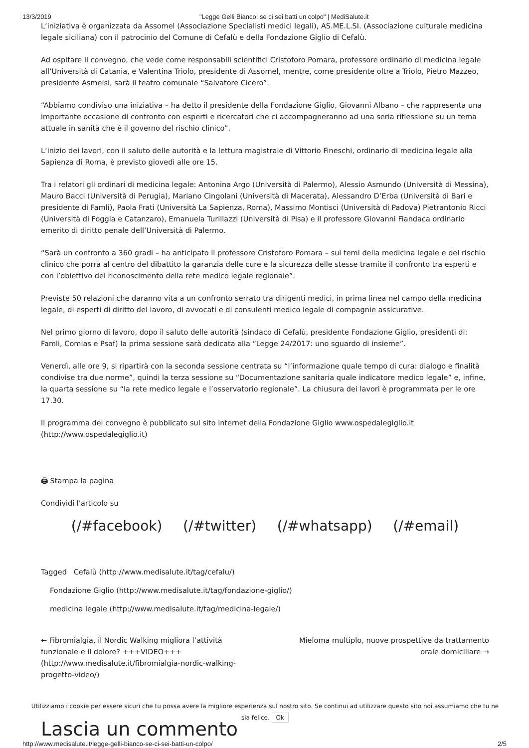13/3/2019 "Legge Gelli Bianco: se ci sei batti un colpo" | MediSalute.it
L’iniziativa è organizzata da Assomel (Associazione Specialisti medici legali), AS.ME.L.SI. (Associazione culturale medicina legale siciliana) con il patrocinio del Comune di Cefalù e della Fondazione Giglio di Cefalù.
Ad ospitare il convegno, che vede come responsabili scientifici Cristoforo Pomara, professore ordinario di medicina legale all’Università di Catania, e Valentina Triolo, presidente di Assomel, mentre, come presidente oltre a Triolo, Pietro Mazzeo, presidente Asmelsi, sarà il teatro comunale “Salvatore Cicero”.
“Abbiamo condiviso una iniziativa – ha detto il presidente della Fondazione Giglio, Giovanni Albano – che rappresenta una importante occasione di confronto con esperti e ricercatori che ci accompagneranno ad una seria riflessione su un tema attuale in sanità che è il governo del rischio clinico”.
L’inizio dei lavori, con il saluto delle autorità e la lettura magistrale di Vittorio Fineschi, ordinario di medicina legale alla Sapienza di Roma, è previsto giovedì alle ore 15.
Tra i relatori gli ordinari di medicina legale: Antonina Argo (Università di Palermo), Alessio Asmundo (Università di Messina), Mauro Bacci (Università di Perugia), Mariano Cingolani (Università di Macerata), Alessandro D’Erba (Università di Bari e presidente di Famli), Paola Frati (Università La Sapienza, Roma), Massimo Montisci (Università di Padova) Pietrantonio Ricci (Università di Foggia e Catanzaro), Emanuela Turillazzi (Università di Pisa) e il professore Giovanni Fiandaca ordinario emerito di diritto penale dell’Università di Palermo.
“Sarà un confronto a 360 gradi – ha anticipato il professore Cristoforo Pomara – sui temi della medicina legale e del rischio clinico che porrà al centro del dibattito la garanzia delle cure e la sicurezza delle stesse tramite il confronto tra esperti e con l’obiettivo del riconoscimento della rete medico legale regionale”.
Previste 50 relazioni che daranno vita a un confronto serrato tra dirigenti medici, in prima linea nel campo della medicina legale, di esperti di diritto del lavoro, di avvocati e di consulenti medico legale di compagnie assicurative.
Nel primo giorno di lavoro, dopo il saluto delle autorità (sindaco di Cefalù, presidente Fondazione Giglio, presidenti di: Famli, Comlas e Psaf) la prima sessione sarà dedicata alla “Legge 24/2017: uno sguardo di insieme”.
Venerdì, alle ore 9, si ripartirà con la seconda sessione centrata su “l’informazione quale tempo di cura: dialogo e finalità condivise tra due norme”, quindi la terza sessione su “Documentazione sanitaria quale indicatore medico legale” e, infine, la quarta sessione su “la rete medico legale e l’osservatorio regionale”. La chiusura dei lavori è programmata per le ore 17.30.
Il programma del convegno è pubblicato sul sito internet della Fondazione Giglio www.ospedalegiglio.it (http://www.ospedalegiglio.it)
🖨 Stampa la pagina
Condividi l'articolo su
(/#facebook) (/#twitter) (/#whatsapp) (/#email)
Tagged Cefalù (http://www.medisalute.it/tag/cefalu/)
Fondazione Giglio (http://www.medisalute.it/tag/fondazione-giglio/)
medicina legale (http://www.medisalute.it/tag/medicina-legale/)
← Fibromialgia, il Nordic Walking migliora l’attività funzionale e il dolore? +++VIDEO+++ (http://www.medisalute.it/fibromialgia-nordic-walking-progetto-video/)
Mieloma multiplo, nuove prospettive da trattamento orale domiciliare →
Utilizziamo i cookie per essere sicuri che tu possa avere la migliore esperienza sul nostro sito. Se continui ad utilizzare questo sito noi assumiamo che tu ne sia felice. Ok
Lascia un commento
http://www.medisalute.it/legge-gelli-bianco-se-ci-sei-batti-un-colpo/ 2/5